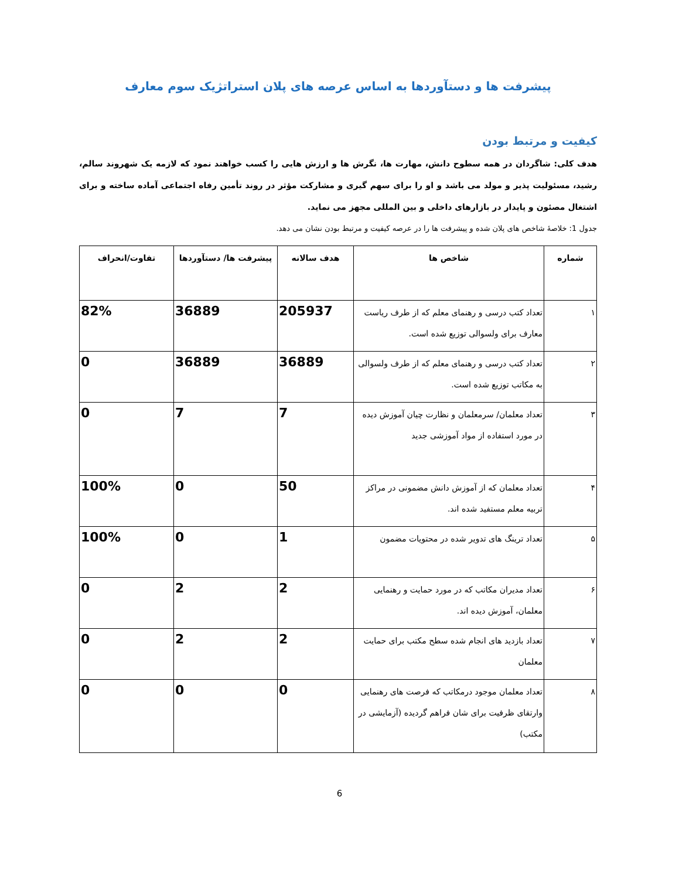پیشرفت ها و دستآوردها به اساس عرصه های پلان استراتژیک سوم معارف
کیفیت و مرتبط بودن
هدف کلی: شاگردان در همه سطوح دانش، مهارت ها، نگرش ها و ارزش هایی را کسب خواهند نمود که لازمه یک شهروند سالم، رشید، مسئولیت پذیر و مولد می باشد و او را برای سهم گیری و مشارکت مؤثر در روند تأمین رفاه اجتماعی آماده ساخته و برای اشتغال مصئون و پایدار در بازارهای داخلی و بین المللی مجهز می نماید.
جدول 1: خلاصۀ شاخص های پلان شده و پیشرفت ها را در عرصه کیفیت و مرتبط بودن نشان می دهد.
| شماره | شاخص ها | هدف سالانه | پیشرفت ها/ دستآوردها | تفاوت/انحراف |
| --- | --- | --- | --- | --- |
| ۱ | تعداد کتب درسی و رهنمای معلم که از طرف ریاست معارف برای ولسوالی توزیع شده است. | 205937 | 36889 | 82% |
| ۲ | تعداد کتب درسی و رهنمای معلم که از طرف ولسوالی به مکاتب توزیع شده است. | 36889 | 36889 | 0 |
| ۳ | تعداد معلمان/ سرمعلمان و نظارت چیان آموزش دیده در مورد استفاده از مواد آموزشی جدید | 7 | 7 | 0 |
| ۴ | تعداد معلمان که از آموزش دانش مضمونی در مراکز تربیه معلم مستفید شده اند. | 50 | 0 | 100% |
| ۵ | تعداد ترینگ های تدویر شده در محتویات مضمون | 1 | 0 | 100% |
| ۶ | تعداد مدیران مکاتب که در مورد حمایت و رهنمایی معلمان، آموزش دیده اند. | 2 | 2 | 0 |
| ۷ | تعداد بازدید های انجام شده سطح مکتب برای حمایت معلمان | 2 | 2 | 0 |
| ۸ | تعداد معلمان موجود درمکاتب که فرصت های رهنمایی وارتقای ظرفیت برای شان فراهم گردیده (آزمایشی در مکتب) | 0 | 0 | 0 |
6